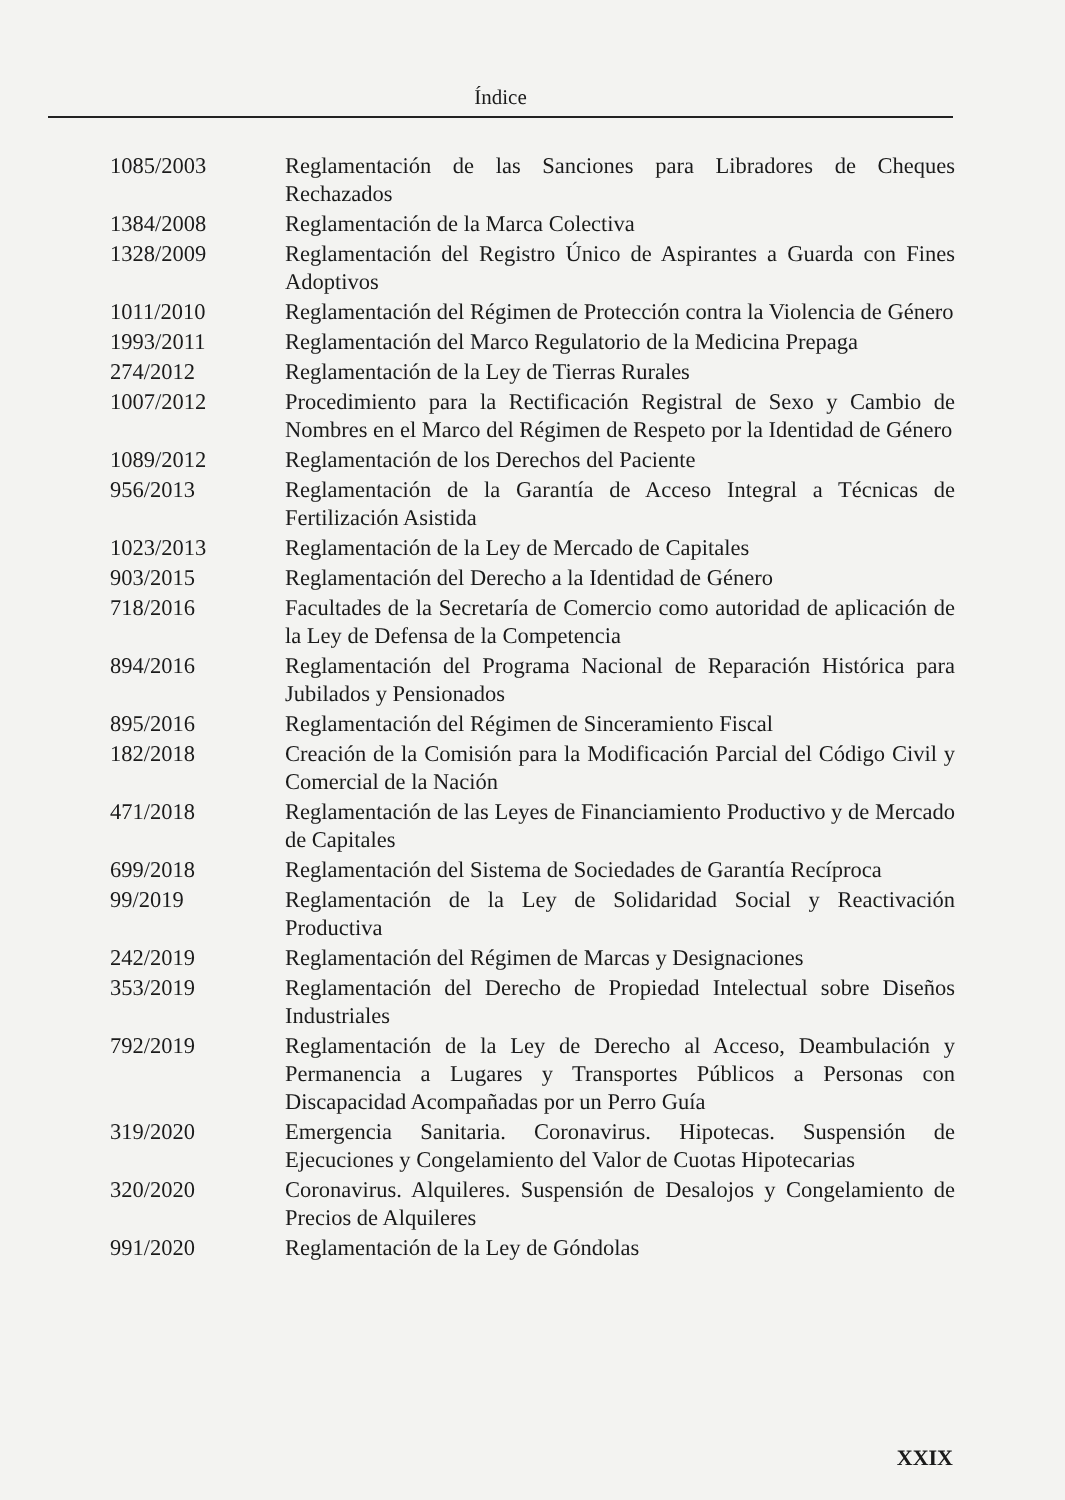Índice
1085/2003 Reglamentación de las Sanciones para Libradores de Cheques Rechazados
1384/2008 Reglamentación de la Marca Colectiva
1328/2009 Reglamentación del Registro Único de Aspirantes a Guarda con Fines Adoptivos
1011/2010 Reglamentación del Régimen de Protección contra la Violencia de Género
1993/2011 Reglamentación del Marco Regulatorio de la Medicina Prepaga
274/2012 Reglamentación de la Ley de Tierras Rurales
1007/2012 Procedimiento para la Rectificación Registral de Sexo y Cambio de Nombres en el Marco del Régimen de Respeto por la Identidad de Género
1089/2012 Reglamentación de los Derechos del Paciente
956/2013 Reglamentación de la Garantía de Acceso Integral a Técnicas de Fertilización Asistida
1023/2013 Reglamentación de la Ley de Mercado de Capitales
903/2015 Reglamentación del Derecho a la Identidad de Género
718/2016 Facultades de la Secretaría de Comercio como autoridad de aplicación de la Ley de Defensa de la Competencia
894/2016 Reglamentación del Programa Nacional de Reparación Histórica para Jubilados y Pensionados
895/2016 Reglamentación del Régimen de Sinceramiento Fiscal
182/2018 Creación de la Comisión para la Modificación Parcial del Código Civil y Comercial de la Nación
471/2018 Reglamentación de las Leyes de Financiamiento Productivo y de Mercado de Capitales
699/2018 Reglamentación del Sistema de Sociedades de Garantía Recíproca
99/2019 Reglamentación de la Ley de Solidaridad Social y Reactivación Productiva
242/2019 Reglamentación del Régimen de Marcas y Designaciones
353/2019 Reglamentación del Derecho de Propiedad Intelectual sobre Diseños Industriales
792/2019 Reglamentación de la Ley de Derecho al Acceso, Deambulación y Permanencia a Lugares y Transportes Públicos a Personas con Discapacidad Acompañadas por un Perro Guía
319/2020 Emergencia Sanitaria. Coronavirus. Hipotecas. Suspensión de Ejecuciones y Congelamiento del Valor de Cuotas Hipotecarias
320/2020 Coronavirus. Alquileres. Suspensión de Desalojos y Congelamiento de Precios de Alquileres
991/2020 Reglamentación de la Ley de Góndolas
XXIX